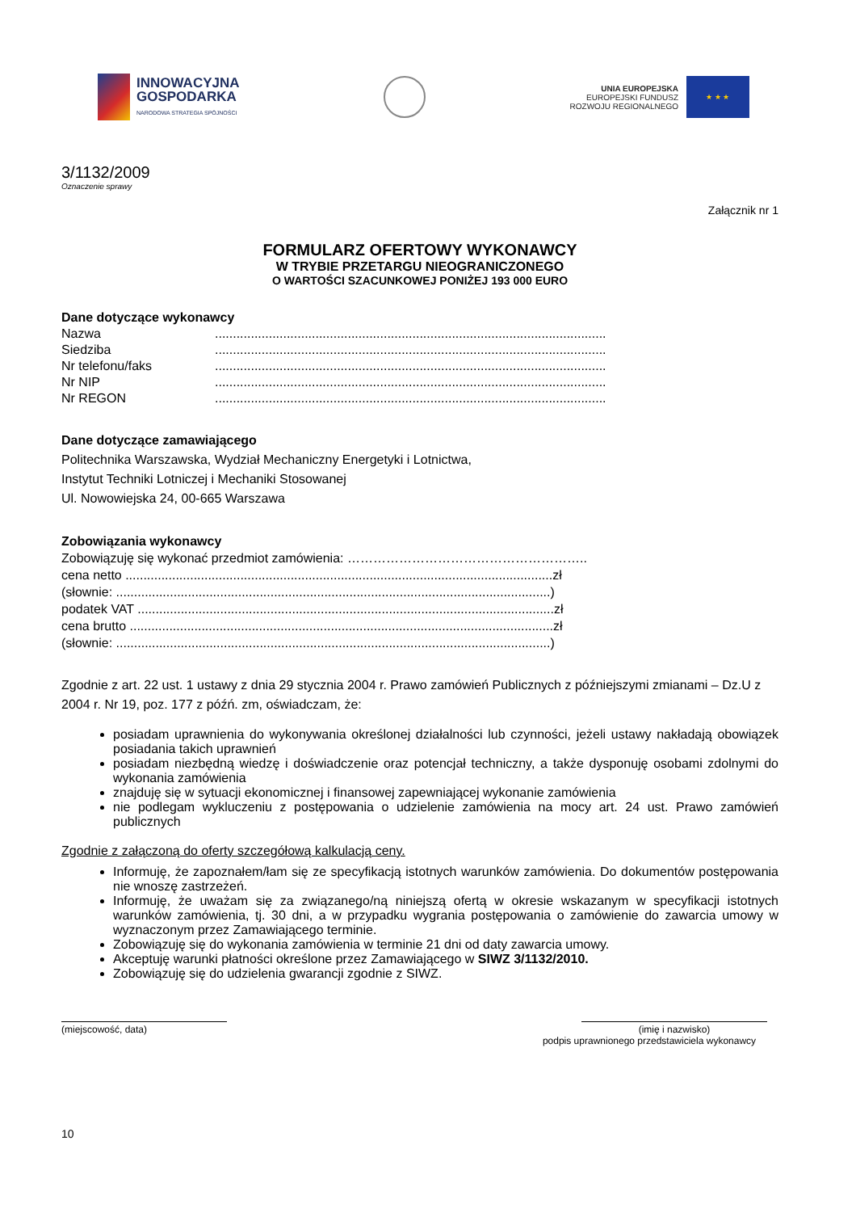INNOWACYJNA
GOSPODARKA
NARODOWA STRATEGIA SPÓJNOŚCI
UNIA EUROPEJSKA
EUROPEJSKI FUNDUSZ
ROZWOJU REGIONALNEGO
★ ★ ★
3/1132/2009
Oznaczenie sprawy
Załącznik nr 1
FORMULARZ OFERTOWY WYKONAWCY
W TRYBIE PRZETARGU NIEOGRANICZONEGO
O WARTOŚCI SZACUNKOWEJ PONIŻEJ 193 000 EURO
Dane dotyczące wykonawcy
Nazwa.............................................................................................................
Siedziba.............................................................................................................
Nr telefonu/faks.............................................................................................................
Nr NIP.............................................................................................................
Nr REGON.............................................................................................................
Dane dotyczące zamawiającego
Politechnika Warszawska, Wydział Mechaniczny Energetyki i Lotnictwa,
Instytut Techniki Lotniczej i Mechaniki Stosowanej
Ul. Nowowiejska 24, 00-665 Warszawa
Zobowiązania wykonawcy
Zobowiązuję się wykonać przedmiot zamówienia: ………………………………………………..
cena netto .......................................................................................................................zł
(słownie: .........................................................................................................................)
podatek VAT ....................................................................................................................zł
cena brutto ......................................................................................................................zł
(słownie: .........................................................................................................................)
Zgodnie z art. 22 ust. 1 ustawy z dnia 29 stycznia 2004 r. Prawo zamówień Publicznych z późniejszymi zmianami – Dz.U z 2004 r. Nr 19, poz. 177 z późń. zm, oświadczam, że:
posiadam uprawnienia do wykonywania określonej działalności lub czynności, jeżeli ustawy nakładają obowiązek posiadania takich uprawnień
posiadam niezbędną wiedzę i doświadczenie oraz potencjał techniczny, a także dysponuję osobami zdolnymi do wykonania zamówienia
znajduję się w sytuacji ekonomicznej i finansowej zapewniającej wykonanie zamówienia
nie podlegam wykluczeniu z postępowania o udzielenie zamówienia na mocy art. 24 ust. Prawo zamówień publicznych
Zgodnie z załączoną do oferty szczegółową kalkulacją ceny.
Informuję, że zapoznałem/łam się ze specyfikacją istotnych warunków zamówienia. Do dokumentów postępowania nie wnoszę zastrzeżeń.
Informuję, że uważam się za związanego/ną niniejszą ofertą w okresie wskazanym w specyfikacji istotnych warunków zamówienia, tj. 30 dni, a w przypadku wygrania postępowania o zamówienie do zawarcia umowy w wyznaczonym przez Zamawiającego terminie.
Zobowiązuję się do wykonania zamówienia w terminie 21 dni od daty zawarcia umowy.
Akceptuję warunki płatności określone przez Zamawiającego w SIWZ 3/1132/2010.
Zobowiązuję się do udzielenia gwarancji zgodnie z SIWZ.
(miejscowość, data) (imię i nazwisko)
podpis uprawnionego przedstawiciela wykonawcy
10